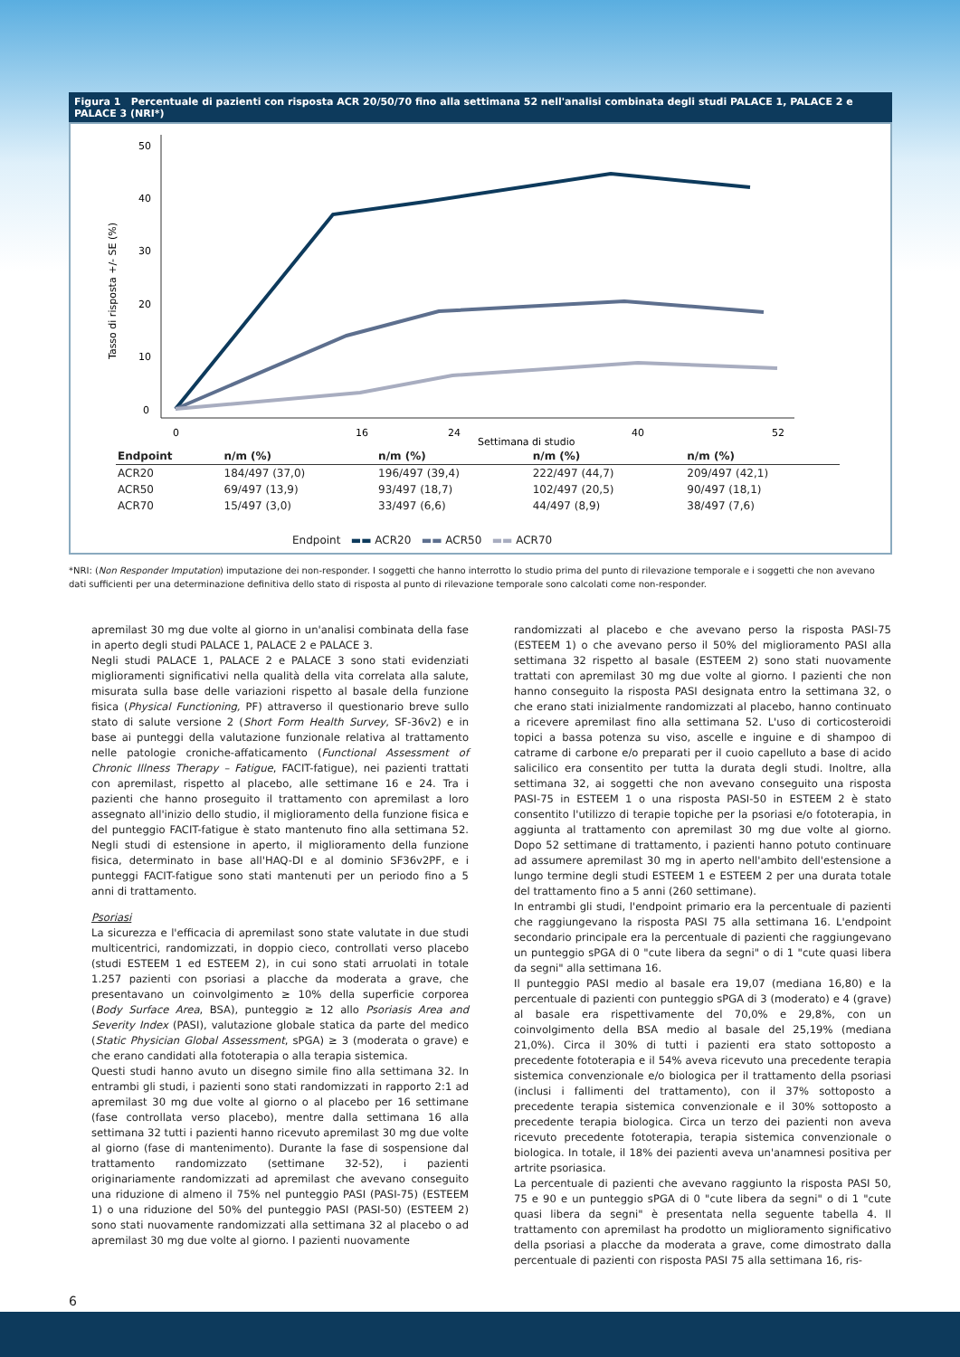Figura 1 Percentuale di pazienti con risposta ACR 20/50/70 fino alla settimana 52 nell'analisi combinata degli studi PALACE 1, PALACE 2 e PALACE 3 (NRI*)
Tasso di risposta +/- SE (%)
50
40
30
20
10
0
0
16
24
40
52
Settimana di studio
| Endpoint | n/m (%) | n/m (%) | n/m (%) | n/m (%) |
| --- | --- | --- | --- | --- |
| ACR20 | 184/497 (37,0) | 196/497 (39,4) | 222/497 (44,7) | 209/497 (42,1) |
| ACR50 | 69/497 (13,9) | 93/497 (18,7) | 102/497 (20,5) | 90/497 (18,1) |
| ACR70 | 15/497 (3,0) | 33/497 (6,6) | 44/497 (8,9) | 38/497 (7,6) |
Endpoint ▬▬ ACR20 ▬▬ ACR50 ▬▬ ACR70
*NRI: (Non Responder Imputation) imputazione dei non-responder. I soggetti che hanno interrotto lo studio prima del punto di rilevazione temporale e i soggetti che non avevano dati sufficienti per una determinazione definitiva dello stato di risposta al punto di rilevazione temporale sono calcolati come non-responder.
apremilast 30 mg due volte al giorno in un'analisi combinata della fase in aperto degli studi PALACE 1, PALACE 2 e PALACE 3.
Negli studi PALACE 1, PALACE 2 e PALACE 3 sono stati evidenziati miglioramenti significativi nella qualità della vita correlata alla salute, misurata sulla base delle variazioni rispetto al basale della funzione fisica (Physical Functioning, PF) attraverso il questionario breve sullo stato di salute versione 2 (Short Form Health Survey, SF-36v2) e in base ai punteggi della valutazione funzionale relativa al trattamento nelle patologie croniche-affaticamento (Functional Assessment of Chronic Illness Therapy – Fatigue, FACIT-fatigue), nei pazienti trattati con apremilast, rispetto al placebo, alle settimane 16 e 24. Tra i pazienti che hanno proseguito il trattamento con apremilast a loro assegnato all'inizio dello studio, il miglioramento della funzione fisica e del punteggio FACIT-fatigue è stato mantenuto fino alla settimana 52. Negli studi di estensione in aperto, il miglioramento della funzione fisica, determinato in base all'HAQ-DI e al dominio SF36v2PF, e i punteggi FACIT-fatigue sono stati mantenuti per un periodo fino a 5 anni di trattamento.
Psoriasi
La sicurezza e l'efficacia di apremilast sono state valutate in due studi multicentrici, randomizzati, in doppio cieco, controllati verso placebo (studi ESTEEM 1 ed ESTEEM 2), in cui sono stati arruolati in totale 1.257 pazienti con psoriasi a placche da moderata a grave, che presentavano un coinvolgimento ≥ 10% della superficie corporea (Body Surface Area, BSA), punteggio ≥ 12 allo Psoriasis Area and Severity Index (PASI), valutazione globale statica da parte del medico (Static Physician Global Assessment, sPGA) ≥ 3 (moderata o grave) e che erano candidati alla fototerapia o alla terapia sistemica.
Questi studi hanno avuto un disegno simile fino alla settimana 32. In entrambi gli studi, i pazienti sono stati randomizzati in rapporto 2:1 ad apremilast 30 mg due volte al giorno o al placebo per 16 settimane (fase controllata verso placebo), mentre dalla settimana 16 alla settimana 32 tutti i pazienti hanno ricevuto apremilast 30 mg due volte al giorno (fase di mantenimento). Durante la fase di sospensione dal trattamento randomizzato (settimane 32-52), i pazienti originariamente randomizzati ad apremilast che avevano conseguito una riduzione di almeno il 75% nel punteggio PASI (PASI-75) (ESTEEM 1) o una riduzione del 50% del punteggio PASI (PASI-50) (ESTEEM 2) sono stati nuovamente randomizzati alla settimana 32 al placebo o ad apremilast 30 mg due volte al giorno. I pazienti nuovamente
randomizzati al placebo e che avevano perso la risposta PASI-75 (ESTEEM 1) o che avevano perso il 50% del miglioramento PASI alla settimana 32 rispetto al basale (ESTEEM 2) sono stati nuovamente trattati con apremilast 30 mg due volte al giorno. I pazienti che non hanno conseguito la risposta PASI designata entro la settimana 32, o che erano stati inizialmente randomizzati al placebo, hanno continuato a ricevere apremilast fino alla settimana 52. L'uso di corticosteroidi topici a bassa potenza su viso, ascelle e inguine e di shampoo di catrame di carbone e/o preparati per il cuoio capelluto a base di acido salicilico era consentito per tutta la durata degli studi. Inoltre, alla settimana 32, ai soggetti che non avevano conseguito una risposta PASI-75 in ESTEEM 1 o una risposta PASI-50 in ESTEEM 2 è stato consentito l'utilizzo di terapie topiche per la psoriasi e/o fototerapia, in aggiunta al trattamento con apremilast 30 mg due volte al giorno. Dopo 52 settimane di trattamento, i pazienti hanno potuto continuare ad assumere apremilast 30 mg in aperto nell'ambito dell'estensione a lungo termine degli studi ESTEEM 1 e ESTEEM 2 per una durata totale del trattamento fino a 5 anni (260 settimane).
In entrambi gli studi, l'endpoint primario era la percentuale di pazienti che raggiungevano la risposta PASI 75 alla settimana 16. L'endpoint secondario principale era la percentuale di pazienti che raggiungevano un punteggio sPGA di 0 "cute libera da segni" o di 1 "cute quasi libera da segni" alla settimana 16.
Il punteggio PASI medio al basale era 19,07 (mediana 16,80) e la percentuale di pazienti con punteggio sPGA di 3 (moderato) e 4 (grave) al basale era rispettivamente del 70,0% e 29,8%, con un coinvolgimento della BSA medio al basale del 25,19% (mediana 21,0%). Circa il 30% di tutti i pazienti era stato sottoposto a precedente fototerapia e il 54% aveva ricevuto una precedente terapia sistemica convenzionale e/o biologica per il trattamento della psoriasi (inclusi i fallimenti del trattamento), con il 37% sottoposto a precedente terapia sistemica convenzionale e il 30% sottoposto a precedente terapia biologica. Circa un terzo dei pazienti non aveva ricevuto precedente fototerapia, terapia sistemica convenzionale o biologica. In totale, il 18% dei pazienti aveva un'anamnesi positiva per artrite psoriasica.
La percentuale di pazienti che avevano raggiunto la risposta PASI 50, 75 e 90 e un punteggio sPGA di 0 "cute libera da segni" o di 1 "cute quasi libera da segni" è presentata nella seguente tabella 4. Il trattamento con apremilast ha prodotto un miglioramento significativo della psoriasi a placche da moderata a grave, come dimostrato dalla percentuale di pazienti con risposta PASI 75 alla settimana 16, ris-
6